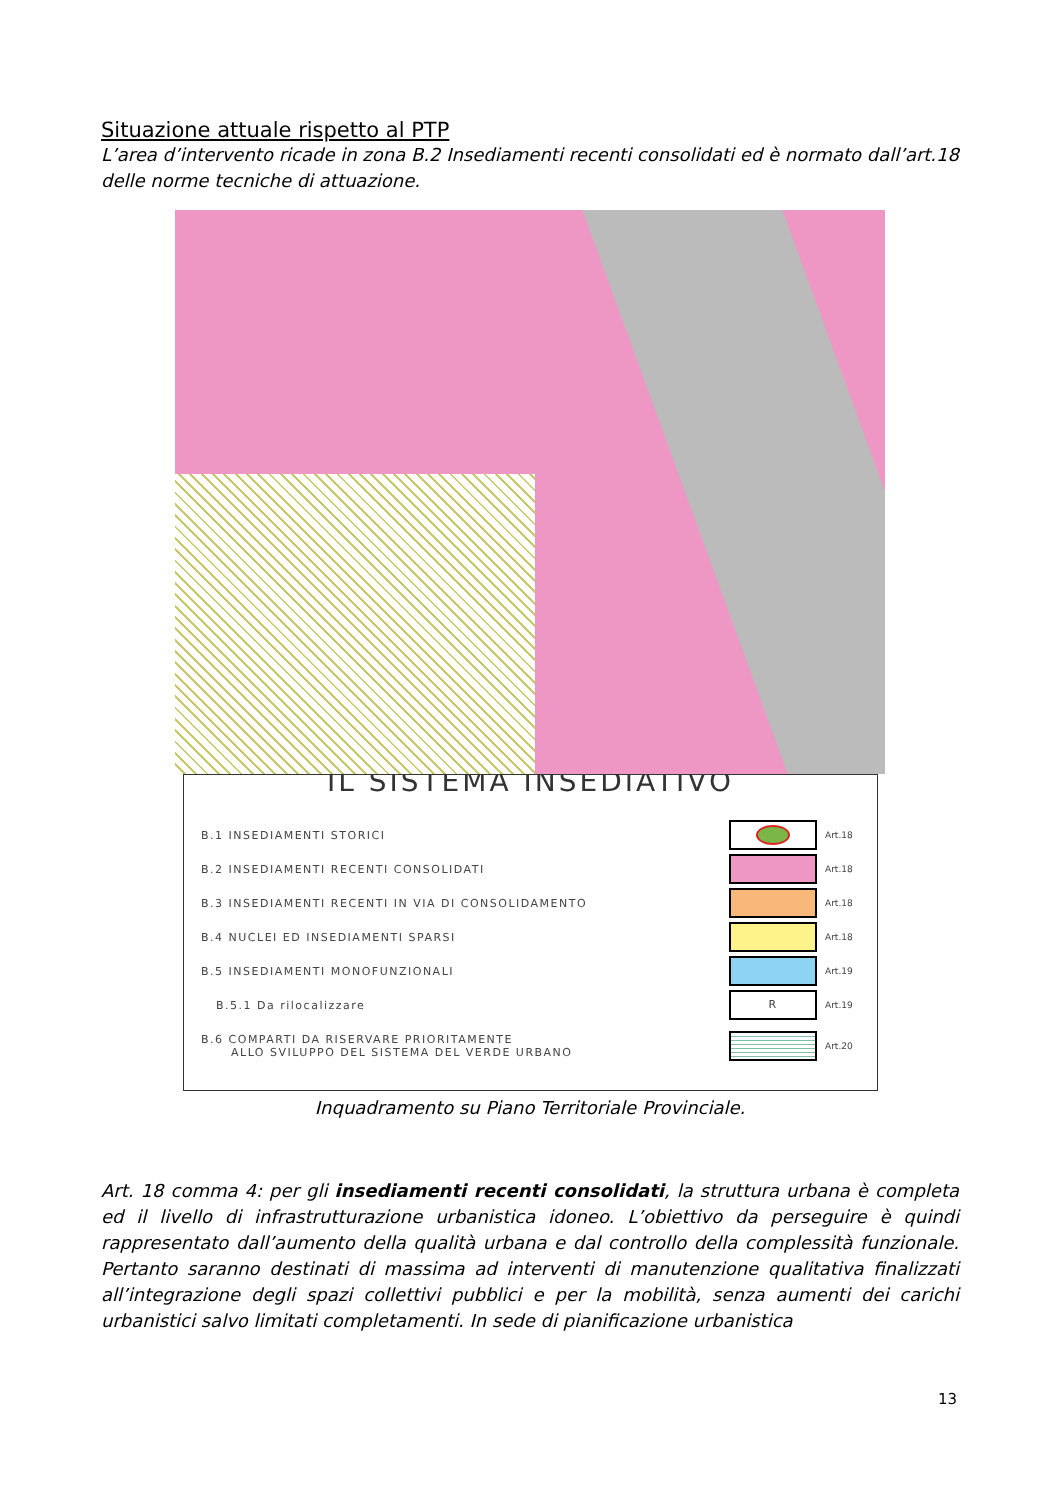Situazione attuale rispetto al PTP
L’area d’intervento ricade in zona B.2 Insediamenti recenti consolidati ed è normato dall’art.18 delle norme tecniche di attuazione.
IL SISTEMA INSEDIATIVO
B.1 INSEDIAMENTI STORICI Art.18
B.2 INSEDIAMENTI RECENTI CONSOLIDATI Art.18
B.3 INSEDIAMENTI RECENTI IN VIA DI CONSOLIDAMENTO Art.18
B.4 NUCLEI ED INSEDIAMENTI SPARSI Art.18
B.5 INSEDIAMENTI MONOFUNZIONALI Art.19
B.5.1 Da rilocalizzare R Art.19
B.6 COMPARTI DA RISERVARE PRIORITAMENTE
ALLO SVILUPPO DEL SISTEMA DEL VERDE URBANO Art.20
Inquadramento su Piano Territoriale Provinciale.
Art. 18 comma 4: per gli insediamenti recenti consolidati, la struttura urbana è completa ed il livello di infrastrutturazione urbanistica idoneo. L’obiettivo da perseguire è quindi rappresentato dall’aumento della qualità urbana e dal controllo della complessità funzionale. Pertanto saranno destinati di massima ad interventi di manutenzione qualitativa finalizzati all’integrazione degli spazi collettivi pubblici e per la mobilità, senza aumenti dei carichi urbanistici salvo limitati completamenti. In sede di pianificazione urbanistica
13